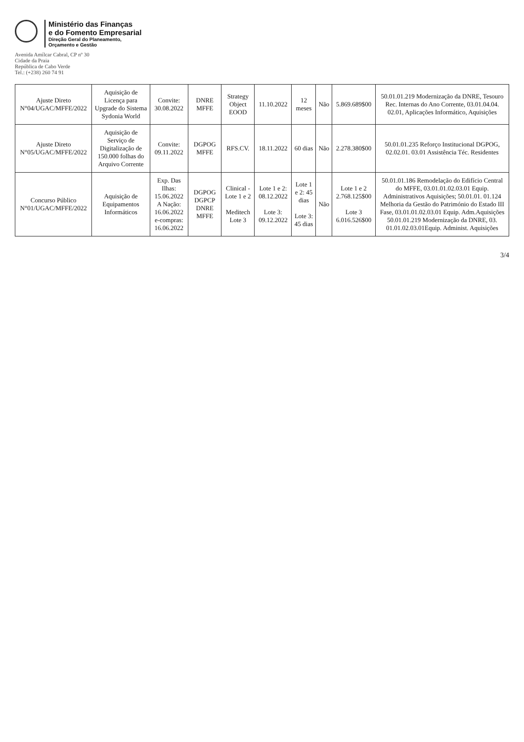Ministério das Finanças
e do Fomento Empresarial
Direção Geral do Planeamento,
Orçamento e Gestão
Avenida Amílcar Cabral, CP nº 30
Cidade da Praia
República de Cabo Verde
Tel.: (+238) 260 74 91
| Ajuste Direto N°04/UGAC/MFFE/2022 | Aquisição de Licença para Upgrade do Sistema Sydonia World | Convite: 30.08.2022 | DNRE MFFE | Strategy Object EOOD | 11.10.2022 | 12 meses | Não | 5.869.689$00 | 50.01.01.219 Modernização da DNRE, Tesouro Rec. Internas do Ano Corrente, 03.01.04.04. 02.01, Aplicações Informático, Aquisições |
| Ajuste Direto N°05/UGAC/MFFE/2022 | Aquisição de Serviço de Digitalização de 150.000 folhas do Arquivo Corrente | Convite: 09.11.2022 | DGPOG MFFE | RFS.CV. | 18.11.2022 | 60 dias | Não | 2.278.380$00 | 50.01.01.235 Reforço Institucional DGPOG, 02.02.01. 03.01 Assistência Téc. Residentes |
| Concurso Público N°01/UGAC/MFFE/2022 | Aquisição de Equipamentos Informáticos | Exp. Das Ilhas: 15.06.2022 A Nação: 16.06.2022 e-compras: 16.06.2022 | DGPOG DGPCP DNRE MFFE | Clinical - Lote 1 e 2 Meditech Lote 3 | Lote 1 e 2: 08.12.2022 Lote 3: 09.12.2022 | Lote 1 e 2: 45 dias Lote 3: 45 dias | Não | Lote 1 e 2 2.768.125$00 Lote 3 6.016.526$00 | 50.01.01.186 Remodelação do Edifício Central do MFFE, 03.01.01.02.03.01 Equip. Administrativos Aquisições; 50.01.01. 01.124 Melhoria da Gestão do Património do Estado III Fase, 03.01.01.02.03.01 Equip. Adm.Aquisições 50.01.01.219 Modernização da DNRE, 03. 01.01.02.03.01Equip. Administ. Aquisições |
3/4